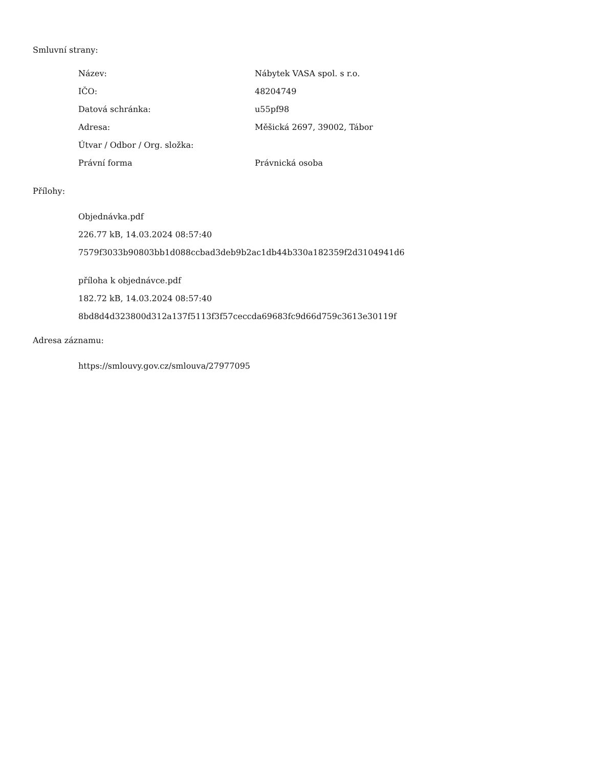Smluvní strany:
| Název: | Nábytek VASA spol. s r.o. |
| IČO: | 48204749 |
| Datová schránka: | u55pf98 |
| Adresa: | Měšická 2697, 39002, Tábor |
| Útvar / Odbor / Org. složka: | |
| Právní forma | Právnická osoba |
Přílohy:
Objednávka.pdf
226.77 kB, 14.03.2024 08:57:40
7579f3033b90803bb1d088ccbad3deb9b2ac1db44b330a182359f2d3104941d6
příloha k objednávce.pdf
182.72 kB, 14.03.2024 08:57:40
8bd8d4d323800d312a137f5113f3f57ceccda69683fc9d66d759c3613e30119f
Adresa záznamu:
https://smlouvy.gov.cz/smlouva/27977095